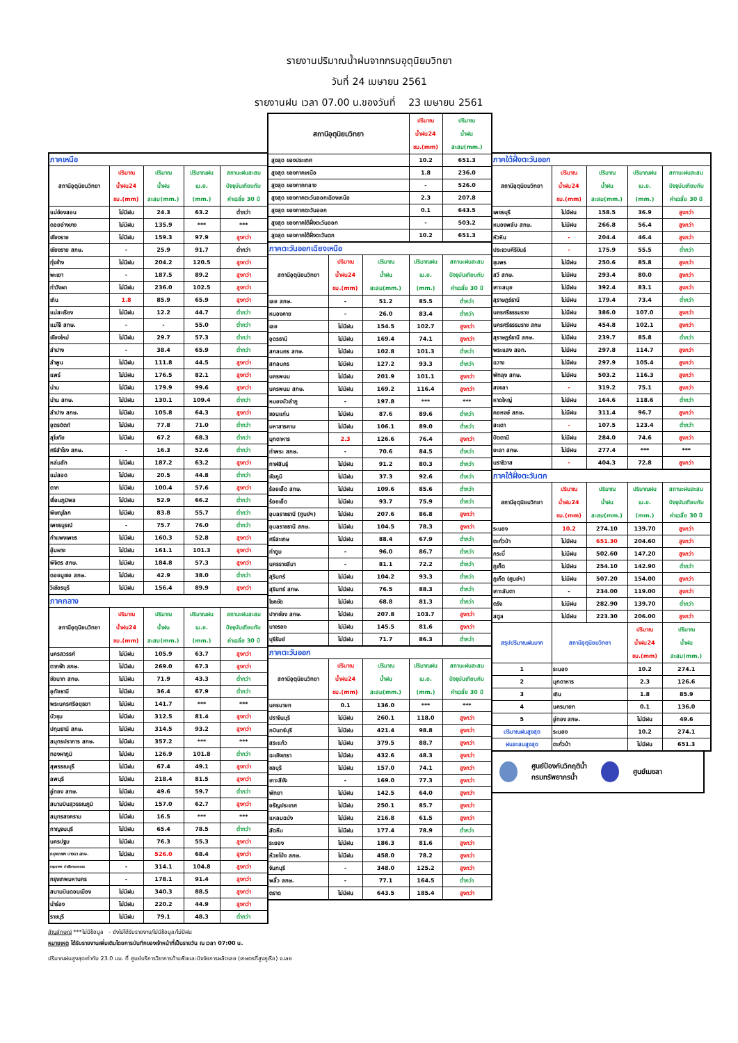รายงานปริมาณน้ำฝนจากกรมอุตุนิยมวิทยา
วันที่ 24 เมษายน 2561
รายงานฝน เวลา 07.00 น.ของวันที่ 23 เมษายน 2561
| ภาคเหนือ | | | | |
| สถานีอุตุนิยมวิทยา | ปริมาณ น้ำฝน24 ชม.(mm) | ปริมาณ น้ำฝน สะสม(mm.) | ปริมาณฝน เม.ย. (mm.) | สถานะฝนสะสม ปัจจุบันเทียบกับ ค่าเฉลี่ย 30 ปี |
| แม่ฮ่องสอน | ไม่มีฝน | 24.3 | 63.2 | ต่ำกว่า |
| ดอยอ่างขาง | ไม่มีฝน | 135.9 | *** | *** |
| เชียงราย | ไม่มีฝน | 159.3 | 97.9 | สูงกว่า |
| เชียงราย สกษ. | - | 25.9 | 91.7 | ต่ำกว่า |
| ทุ่งช้าง | ไม่มีฝน | 204.2 | 120.5 | สูงกว่า |
| พะเยา | - | 187.5 | 89.2 | สูงกว่า |
| ท่าวังผา | ไม่มีฝน | 236.0 | 102.5 | สูงกว่า |
| เถิน | 1.8 | 85.9 | 65.9 | สูงกว่า |
| แม่สะเรียง | ไม่มีฝน | 12.2 | 44.7 | ต่ำกว่า |
| แม่โจ้ สกษ. | - | - | 55.0 | ต่ำกว่า |
| เชียงใหม่ | ไม่มีฝน | 29.7 | 57.3 | ต่ำกว่า |
| ลำปาง | - | 38.4 | 65.9 | ต่ำกว่า |
| ลำพูน | ไม่มีฝน | 111.8 | 44.5 | สูงกว่า |
| แพร่ | ไม่มีฝน | 176.5 | 82.1 | สูงกว่า |
| น่าน | ไม่มีฝน | 179.9 | 99.6 | สูงกว่า |
| น่าน สกษ. | ไม่มีฝน | 130.1 | 109.4 | ต่ำกว่า |
| ลำปาง สกษ. | ไม่มีฝน | 105.8 | 64.3 | สูงกว่า |
| อุตรดิตถ์ | ไม่มีฝน | 77.8 | 71.0 | ต่ำกว่า |
| สุโขทัย | ไม่มีฝน | 67.2 | 68.3 | ต่ำกว่า |
| ศรีสำโรง สกษ. | - | 16.3 | 52.6 | ต่ำกว่า |
| หล่มสัก | ไม่มีฝน | 187.2 | 63.2 | สูงกว่า |
| แม่สอด | ไม่มีฝน | 20.5 | 44.8 | ต่ำกว่า |
| ตาก | ไม่มีฝน | 100.4 | 57.6 | สูงกว่า |
| เขื่อนภูมิพล | ไม่มีฝน | 52.9 | 66.2 | ต่ำกว่า |
| พิษณุโลก | ไม่มีฝน | 83.8 | 55.7 | ต่ำกว่า |
| เพชรบูรณ์ | - | 75.7 | 76.0 | ต่ำกว่า |
| กำแพงเพชร | ไม่มีฝน | 160.3 | 52.8 | สูงกว่า |
| อุ้มผาง | ไม่มีฝน | 161.1 | 101.3 | สูงกว่า |
| พิจิตร สกษ. | ไม่มีฝน | 184.8 | 57.3 | สูงกว่า |
| ดอยมูเซอ สกษ. | ไม่มีฝน | 42.9 | 38.0 | ต่ำกว่า |
| วิเชียรบุรี | ไม่มีฝน | 156.4 | 89.9 | สูงกว่า |
| ภาคกลาง | | | | |
| สถานีอุตุนิยมวิทยา | ปริมาณ น้ำฝน24 ชม.(mm) | ปริมาณ น้ำฝน สะสม(mm.) | ปริมาณฝน เม.ย. (mm.) | สถานะฝนสะสม ปัจจุบันเทียบกับ ค่าเฉลี่ย 30 ปี |
| นครสวรรค์ | ไม่มีฝน | 105.9 | 63.7 | สูงกว่า |
| ตากฟ้า สกษ. | ไม่มีฝน | 269.0 | 67.3 | สูงกว่า |
| ชัยนาท สกษ. | ไม่มีฝน | 71.9 | 43.3 | ต่ำกว่า |
| อุทัยธานี | ไม่มีฝน | 36.4 | 67.9 | ต่ำกว่า |
| พระนครศรีอยุธยา | ไม่มีฝน | 141.7 | *** | *** |
| บัวชุม | ไม่มีฝน | 312.5 | 81.4 | สูงกว่า |
| ปทุมธานี สกษ. | ไม่มีฝน | 314.5 | 93.2 | สูงกว่า |
| สมุทรปราการ สกษ. | ไม่มีฝน | 357.2 | *** | *** |
| ทองผาภูมิ | ไม่มีฝน | 126.9 | 101.8 | ต่ำกว่า |
| สุพรรณบุรี | ไม่มีฝน | 67.4 | 49.1 | สูงกว่า |
| ลพบุรี | ไม่มีฝน | 218.4 | 81.5 | สูงกว่า |
| อู่ทอง สกษ. | ไม่มีฝน | 49.6 | 59.7 | ต่ำกว่า |
| สนามบินสุวรรณภูมิ | ไม่มีฝน | 157.0 | 62.7 | สูงกว่า |
| สมุทรสงคราม | ไม่มีฝน | 16.5 | *** | *** |
| กาญจนบุรี | ไม่มีฝน | 65.4 | 78.5 | ต่ำกว่า |
| นครปฐม | ไม่มีฝน | 76.3 | 55.3 | สูงกว่า |
| กรุงเทพฯ บางนา สกษ. | ไม่มีฝน | 526.0 | 68.4 | สูงกว่า |
| กรุงเทพฯ ท่าเรือคลองเตย | - | 314.1 | 104.8 | สูงกว่า |
| กรุงเทพมหานคร | - | 178.1 | 91.4 | สูงกว่า |
| สนามบินดอนเมือง | ไม่มีฝน | 340.3 | 88.5 | สูงกว่า |
| น่าร่อง | ไม่มีฝน | 220.2 | 44.9 | สูงกว่า |
| ราชบุรี | ไม่มีฝน | 79.1 | 48.3 | ต่ำกว่า |
| สถานีอุตุนิยมวิทยา | | | ปริมาณ น้ำฝน24 ชม.(mm) | ปริมาณ น้ำฝน สะสม(mm.) |
| สูงสุด ของประเทศ | | | 10.2 | 651.3 |
| สูงสุด ของภาคเหนือ | | | 1.8 | 236.0 |
| สูงสุด ของภาคกลาง | | | - | 526.0 |
| สูงสุด ของภาคตะวันออกเฉียงเหนือ | | | 2.3 | 207.8 |
| สูงสุด ของภาคตะวันออก | | | 0.1 | 643.5 |
| สูงสุด ของภาคใต้ฝั่งตะวันออก | | | - | 503.2 |
| สูงสุด ของภาคใต้ฝั่งตะวันตก | | | 10.2 | 651.3 |
| ภาคตะวันออกเฉียงเหนือ | | | | |
| สถานีอุตุนิยมวิทยา | ปริมาณ น้ำฝน24 ชม.(mm) | ปริมาณ น้ำฝน สะสม(mm.) | ปริมาณฝน เม.ย. (mm.) | สถานะฝนสะสม ปัจจุบันเทียบกับ ค่าเฉลี่ย 30 ปี |
| เลย สกษ. | - | 51.2 | 85.5 | ต่ำกว่า |
| หนองคาย | - | 26.0 | 83.4 | ต่ำกว่า |
| เลย | ไม่มีฝน | 154.5 | 102.7 | สูงกว่า |
| อุดรธานี | ไม่มีฝน | 169.4 | 74.1 | สูงกว่า |
| สกลนคร สกษ. | ไม่มีฝน | 102.8 | 101.3 | ต่ำกว่า |
| สกลนคร | ไม่มีฝน | 127.2 | 93.3 | ต่ำกว่า |
| นครพนม | ไม่มีฝน | 201.9 | 101.1 | สูงกว่า |
| นครพนม สกษ. | ไม่มีฝน | 169.2 | 116.4 | สูงกว่า |
| หนองบัวลำภู | - | 197.8 | *** | *** |
| ขอนแก่น | ไม่มีฝน | 87.6 | 89.6 | ต่ำกว่า |
| มหาสารคาม | ไม่มีฝน | 106.1 | 89.0 | ต่ำกว่า |
| มุกดาหาร | 2.3 | 126.6 | 76.4 | สูงกว่า |
| ท่าพระ สกษ. | - | 70.6 | 84.5 | ต่ำกว่า |
| กาฬสินธุ์ | ไม่มีฝน | 91.2 | 80.3 | ต่ำกว่า |
| ชัยภูมิ | ไม่มีฝน | 37.3 | 92.6 | ต่ำกว่า |
| ร้อยเอ็ด สกษ. | ไม่มีฝน | 109.6 | 85.6 | ต่ำกว่า |
| ร้อยเอ็ด | ไม่มีฝน | 93.7 | 75.9 | ต่ำกว่า |
| อุบลราชธานี (ศูนย์ฯ) | ไม่มีฝน | 207.6 | 86.8 | สูงกว่า |
| อุบลราชธานี สกษ. | ไม่มีฝน | 104.5 | 78.3 | สูงกว่า |
| ศรีสะเกษ | ไม่มีฝน | 88.4 | 67.9 | ต่ำกว่า |
| ท่าตูม | - | 96.0 | 86.7 | ต่ำกว่า |
| นครราชสีมา | - | 81.1 | 72.2 | ต่ำกว่า |
| สุรินทร์ | ไม่มีฝน | 104.2 | 93.3 | ต่ำกว่า |
| สุรินทร์ สกษ. | ไม่มีฝน | 76.5 | 88.3 | ต่ำกว่า |
| โชคชัย | ไม่มีฝน | 68.8 | 81.3 | ต่ำกว่า |
| ปากช่อง สกษ. | ไม่มีฝน | 207.8 | 103.7 | สูงกว่า |
| นางรอง | ไม่มีฝน | 145.5 | 81.6 | สูงกว่า |
| บุรีรัมย์ | ไม่มีฝน | 71.7 | 86.3 | ต่ำกว่า |
| ภาคตะวันออก | | | | |
| สถานีอุตุนิยมวิทยา | ปริมาณ น้ำฝน24 ชม.(mm) | ปริมาณ น้ำฝน สะสม(mm.) | ปริมาณฝน เม.ย. (mm.) | สถานะฝนสะสม ปัจจุบันเทียบกับ ค่าเฉลี่ย 30 ปี |
| นครนายก | 0.1 | 136.0 | *** | *** |
| ปราจีนบุรี | ไม่มีฝน | 260.1 | 118.0 | สูงกว่า |
| กบินทร์บุรี | ไม่มีฝน | 421.4 | 98.8 | สูงกว่า |
| สระแก้ว | ไม่มีฝน | 379.5 | 88.7 | สูงกว่า |
| ฉะเชิงเทรา | ไม่มีฝน | 432.6 | 48.3 | สูงกว่า |
| ชลบุรี | ไม่มีฝน | 157.0 | 74.1 | สูงกว่า |
| เกาะสีชัง | - | 169.0 | 77.3 | สูงกว่า |
| พัทยา | ไม่มีฝน | 142.5 | 64.0 | สูงกว่า |
| อรัญประเทศ | ไม่มีฝน | 250.1 | 85.7 | สูงกว่า |
| แหลมฉบัง | ไม่มีฝน | 216.8 | 61.5 | สูงกว่า |
| สัตหีบ | ไม่มีฝน | 177.4 | 78.9 | ต่ำกว่า |
| ระยอง | ไม่มีฝน | 186.3 | 81.6 | สูงกว่า |
| ห้วยโป่ง สกษ. | ไม่มีฝน | 458.0 | 78.2 | สูงกว่า |
| จันทบุรี | - | 348.0 | 125.2 | สูงกว่า |
| พลิ้ว สกษ. | - | 77.1 | 164.5 | ต่ำกว่า |
| ตราด | ไม่มีฝน | 643.5 | 185.4 | สูงกว่า |
| ภาคใต้ฝั่งตะวันออก | | | | |
| สถานีอุตุนิยมวิทยา | ปริมาณ น้ำฝน24 ชม.(mm) | ปริมาณ น้ำฝน สะสม(mm.) | ปริมาณฝน เม.ย. (mm.) | สถานะฝนสะสม ปัจจุบันเทียบกับ ค่าเฉลี่ย 30 ปี |
| เพชรบุรี | ไม่มีฝน | 158.5 | 36.9 | สูงกว่า |
| หนองพลับ สกษ. | ไม่มีฝน | 266.8 | 56.4 | สูงกว่า |
| หัวหิน | - | 204.4 | 46.4 | สูงกว่า |
| ประจวบคีรีขันธ์ | - | 175.9 | 55.5 | ต่ำกว่า |
| ชุมพร | ไม่มีฝน | 250.6 | 85.8 | สูงกว่า |
| สวี สกษ. | ไม่มีฝน | 293.4 | 80.0 | สูงกว่า |
| เกาะสมุย | ไม่มีฝน | 392.4 | 83.1 | สูงกว่า |
| สุราษฎร์ธานี | ไม่มีฝน | 179.4 | 73.4 | ต่ำกว่า |
| นครศรีธรรมราช | ไม่มีฝน | 386.0 | 107.0 | สูงกว่า |
| นครศรีธรรมราช สกษ | ไม่มีฝน | 454.8 | 102.1 | สูงกว่า |
| สุราษฎร์ธานี สกษ. | ไม่มีฝน | 239.7 | 85.8 | ต่ำกว่า |
| พระแสง สอท. | ไม่มีฝน | 297.8 | 114.7 | สูงกว่า |
| ฉวาง | ไม่มีฝน | 297.9 | 105.4 | สูงกว่า |
| พัทลุง สกษ. | ไม่มีฝน | 503.2 | 116.3 | สูงกว่า |
| สงขลา | - | 319.2 | 75.1 | สูงกว่า |
| หาดใหญ่ | ไม่มีฝน | 164.6 | 118.6 | ต่ำกว่า |
| คอหงษ์ สกษ. | ไม่มีฝน | 311.4 | 96.7 | สูงกว่า |
| สะเดา | - | 107.5 | 123.4 | ต่ำกว่า |
| ปัตตานี | ไม่มีฝน | 284.0 | 74.6 | สูงกว่า |
| ยะลา สกษ. | ไม่มีฝน | 277.4 | *** | *** |
| นราธิวาส | - | 404.3 | 72.8 | สูงกว่า |
| ภาคใต้ฝั่งตะวันตก | | | | |
| สถานีอุตุนิยมวิทยา | ปริมาณ น้ำฝน24 ชม.(mm) | ปริมาณ น้ำฝน สะสม(mm.) | ปริมาณฝน เม.ย. (mm.) | สถานะฝนสะสม ปัจจุบันเทียบกับ ค่าเฉลี่ย 30 ปี |
| ระนอง | 10.2 | 274.10 | 139.70 | สูงกว่า |
| ตะกั่วป่า | ไม่มีฝน | 651.30 | 204.60 | สูงกว่า |
| กระบี่ | ไม่มีฝน | 502.60 | 147.20 | สูงกว่า |
| ภูเก็ต | ไม่มีฝน | 254.10 | 142.90 | ต่ำกว่า |
| ภูเก็ต (ศูนย์ฯ) | ไม่มีฝน | 507.20 | 154.00 | สูงกว่า |
| เกาะลันตา | - | 234.00 | 119.00 | สูงกว่า |
| ตรัง | ไม่มีฝน | 282.90 | 139.70 | ต่ำกว่า |
| สตูล | ไม่มีฝน | 223.30 | 206.00 | สูงกว่า |
| สรุปปริมาณฝนมาก | สถานีอุตุนิยมวิทยา | | ปริมาณ น้ำฝน24 ชม.(mm) | ปริมาณ น้ำฝน สะสม(mm.) |
| 1 | ระนอง | | 10.2 | 274.1 |
| 2 | มุกดาหาร | | 2.3 | 126.6 |
| 3 | เถิน | | 1.8 | 85.9 |
| 4 | นครนายก | | 0.1 | 136.0 |
| 5 | อู่ทอง สกษ. | | ไม่มีฝน | 49.6 |
| ปริมาณฝนสูงสุด | ระนอง | | 10.2 | 274.1 |
| ฝนสะสมสูงสุด | ตะกั่วป่า | | ไม่มีฝน | 651.3 |
ศูนย์ป้องกันวิกฤติน้ำ
กรมทรัพยากรน้ำ ศูนย์เมขลา
สัญลักษณ์ ***ไม่มีข้อมูล - ยังไม่ได้รับรายงาน/ไม่มีข้อมูล/ไม่มีฝน
หมายเหตุ ได้รับรายงานเพิ่มเติมโดยการบันทึกของเจ้าหน้าที่เป็นรายวัน ณ เวลา 07:00 น.
ปริมาณฝนสูงสุดเท่ากับ 23.0 มม. ที่ ศูนย์บริการวิชาการด้านพืชและปัจจัยการผลิตเลย (เกษตรที่สูงภูเรือ) จ.เลย